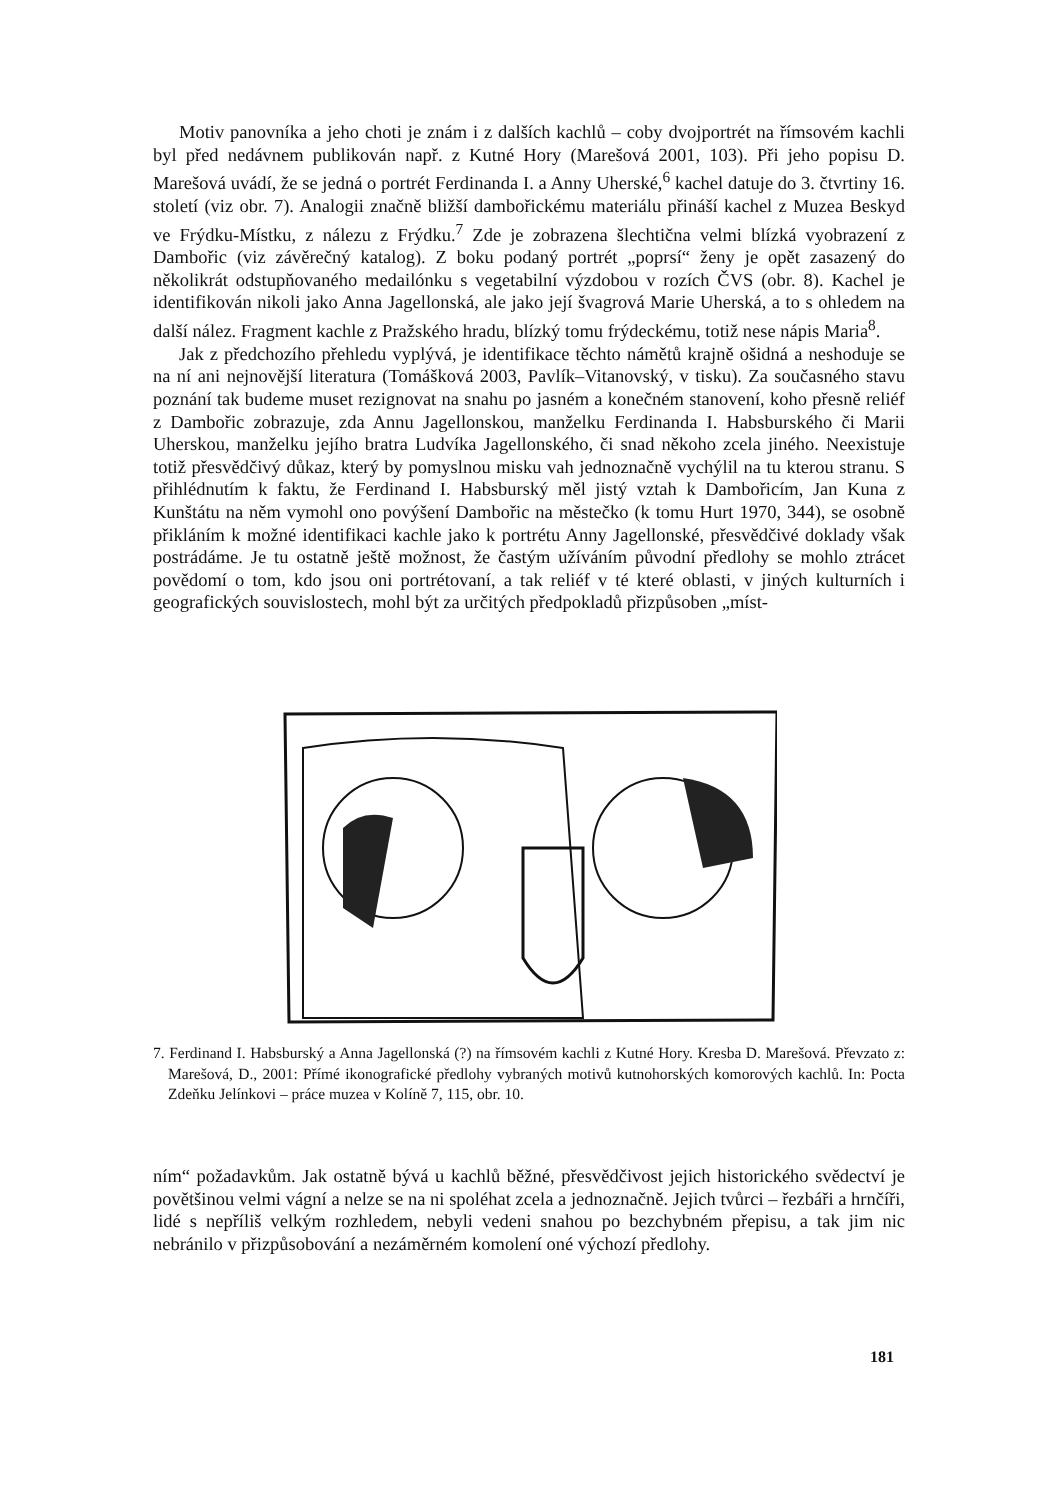Motiv panovníka a jeho choti je znám i z dalších kachlů – coby dvojportrét na římsovém kachli byl před nedávnem publikován např. z Kutné Hory (Marešová 2001, 103). Při jeho popisu D. Marešová uvádí, že se jedná o portrét Ferdinanda I. a Anny Uherské,<sup>6</sup> kachel datuje do 3. čtvrtiny 16. století (viz obr. 7). Analogii značně bližší dambořickému materiálu přináší kachel z Muzea Beskyd ve Frýdku-Místku, z nálezu z Frýdku.<sup>7</sup> Zde je zobrazena šlechtična velmi blízká vyobrazení z Dambořic (viz závěrečný katalog). Z boku podaný portrét „poprsí“ ženy je opět zasazený do několikrát odstupňovaného medailónku s vegetabilní výzdobou v rozích ČVS (obr. 8). Kachel je identifikován nikoli jako Anna Jagellonská, ale jako její švagrová Marie Uherská, a to s ohledem na další nález. Fragment kachle z Pražského hradu, blízký tomu frýdeckému, totiž nese nápis Maria<sup>8</sup>.
Jak z předchozího přehledu vyplývá, je identifikace těchto námětů krajně ošidná a neshoduje se na ní ani nejnovější literatura (Tomášková 2003, Pavlík–Vitanovský, v tisku). Za současného stavu poznání tak budeme muset rezignovat na snahu po jasném a konečném stanovení, koho přesně reliéf z Dambořic zobrazuje, zda Annu Jagellonskou, manželku Ferdinanda I. Habsburského či Marii Uherskou, manželku jejího bratra Ludvíka Jagellonského, či snad někoho zcela jiného. Neexistuje totiž přesvědčivý důkaz, který by pomyslnou misku vah jednoznačně vychýlil na tu kterou stranu. S přihlédnutím k faktu, že Ferdinand I. Habsburský měl jistý vztah k Dambořicím, Jan Kuna z Kunštátu na něm vymohl ono povýšení Dambořic na městečko (k tomu Hurt 1970, 344), se osobně přikláním k možné identifikaci kachle jako k portrétu Anny Jagellonské, přesvědčivé doklady však postrádáme. Je tu ostatně ještě možnost, že častým užíváním původní předlohy se mohlo ztrácet povědomí o tom, kdo jsou oni portrétovaní, a tak reliéf v té které oblasti, v jiných kulturních i geografických souvislostech, mohl být za určitých předpokladů přizpůsoben „míst-
7. Ferdinand I. Habsburský a Anna Jagellonská (?) na římsovém kachli z Kutné Hory. Kresba D. Marešová. Převzato z: Marešová, D., 2001: Přímé ikonografické předlohy vybraných motivů kutnohorských komorových kachlů. In: Pocta Zdeňku Jelínkovi – práce muzea v Kolíně 7, 115, obr. 10.
ním“ požadavkům. Jak ostatně bývá u kachlů běžné, přesvědčivost jejich historického svědectví je povětšinou velmi vágní a nelze se na ni spoléhat zcela a jednoznačně. Jejich tvůrci – řezbáři a hrnčíři, lidé s nepříliš velkým rozhledem, nebyli vedeni snahou po bezchybném přepisu, a tak jim nic nebránilo v přizpůsobování a nezáměrném komolení oné výchozí předlohy.
181